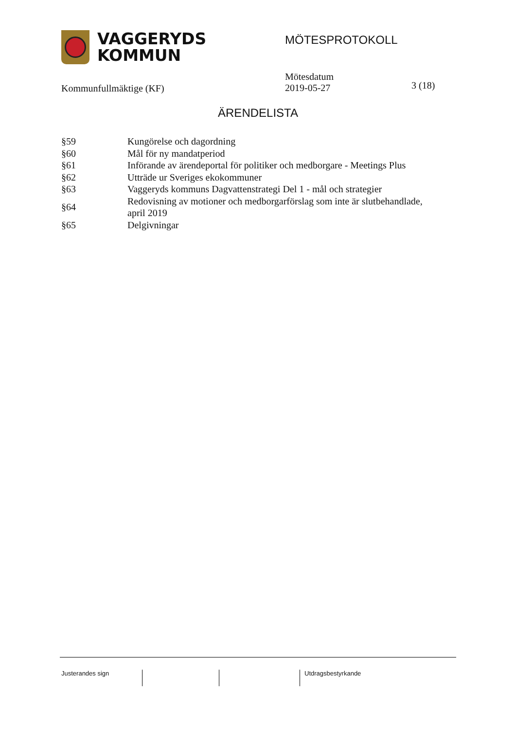VAGGERYDS
KOMMUN
MÖTESPROTOKOLL
Kommunfullmäktige (KF)
Mötesdatum
2019-05-27
3 (18)
ÄRENDELISTA
| §59 | Kungörelse och dagordning |
| §60 | Mål för ny mandatperiod |
| §61 | Införande av ärendeportal för politiker och medborgare - Meetings Plus |
| §62 | Utträde ur Sveriges ekokommuner |
| §63 | Vaggeryds kommuns Dagvattenstrategi Del 1 - mål och strategier |
| §64 | Redovisning av motioner och medborgarförslag som inte är slutbehandlade, april 2019 |
| §65 | Delgivningar |
Justerandes sign Utdragsbestyrkande